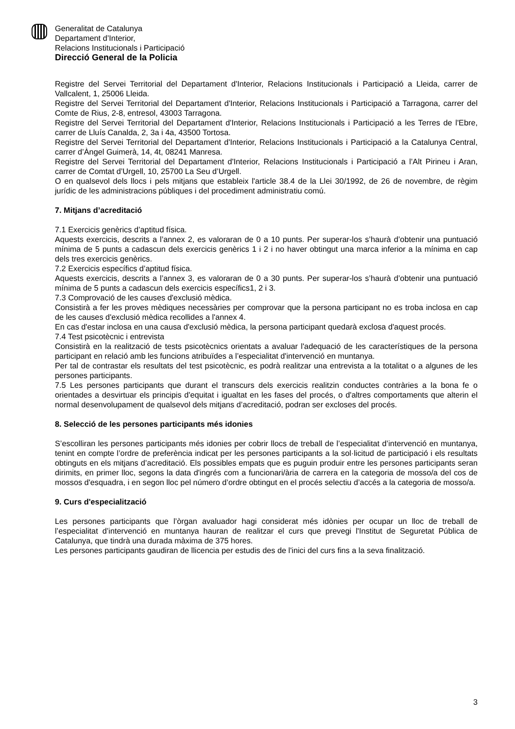Generalitat de Catalunya
Departament d’Interior,
Relacions Institucionals i Participació
Direcció General de la Policia
Registre del Servei Territorial del Departament d'Interior, Relacions Institucionals i Participació a Lleida, carrer de Vallcalent, 1, 25006 Lleida.
Registre del Servei Territorial del Departament d'Interior, Relacions Institucionals i Participació a Tarragona, carrer del Comte de Rius, 2-8, entresol, 43003 Tarragona.
Registre del Servei Territorial del Departament d'Interior, Relacions Institucionals i Participació a les Terres de l'Ebre, carrer de Lluís Canalda, 2, 3a i 4a, 43500 Tortosa.
Registre del Servei Territorial del Departament d'Interior, Relacions Institucionals i Participació a la Catalunya Central, carrer d’Àngel Guimerà, 14, 4t, 08241 Manresa.
Registre del Servei Territorial del Departament d'Interior, Relacions Institucionals i Participació a l’Alt Pirineu i Aran, carrer de Comtat d’Urgell, 10, 25700 La Seu d’Urgell.
O en qualsevol dels llocs i pels mitjans que estableix l'article 38.4 de la Llei 30/1992, de 26 de novembre, de règim jurídic de les administracions públiques i del procediment administratiu comú.
7. Mitjans d’acreditació
7.1 Exercicis genèrics d’aptitud física.
Aquests exercicis, descrits a l’annex 2, es valoraran de 0 a 10 punts. Per superar-los s’haurà d’obtenir una puntuació mínima de 5 punts a cadascun dels exercicis genèrics 1 i 2 i no haver obtingut una marca inferior a la mínima en cap dels tres exercicis genèrics.
7.2 Exercicis específics d’aptitud física.
Aquests exercicis, descrits a l’annex 3, es valoraran de 0 a 30 punts. Per superar-los s’haurà d’obtenir una puntuació mínima de 5 punts a cadascun dels exercicis específics1, 2 i 3.
7.3 Comprovació de les causes d'exclusió mèdica.
Consistirà a fer les proves mèdiques necessàries per comprovar que la persona participant no es troba inclosa en cap de les causes d'exclusió mèdica recollides a l'annex 4.
En cas d'estar inclosa en una causa d'exclusió mèdica, la persona participant quedarà exclosa d'aquest procés.
7.4 Test psicotècnic i entrevista
Consistirà en la realització de tests psicotècnics orientats a avaluar l'adequació de les característiques de la persona participant en relació amb les funcions atribuïdes a l’especialitat d'intervenció en muntanya.
Per tal de contrastar els resultats del test psicotècnic, es podrà realitzar una entrevista a la totalitat o a algunes de les persones participants.
7.5 Les persones participants que durant el transcurs dels exercicis realitzin conductes contràries a la bona fe o orientades a desvirtuar els principis d'equitat i igualtat en les fases del procés, o d'altres comportaments que alterin el normal desenvolupament de qualsevol dels mitjans d’acreditació, podran ser excloses del procés.
8. Selecció de les persones participants més idonies
S’escolliran les persones participants més idonies per cobrir llocs de treball de l’especialitat d’intervenció en muntanya, tenint en compte l’ordre de preferència indicat per les persones participants a la sol·licitud de participació i els resultats obtinguts en els mitjans d’acreditació. Els possibles empats que es puguin produir entre les persones participants seran dirimits, en primer lloc, segons la data d'ingrés com a funcionari/ària de carrera en la categoria de mosso/a del cos de mossos d'esquadra, i en segon lloc pel número d’ordre obtingut en el procés selectiu d’accés a la categoria de mosso/a.
9. Curs d'especialització
Les persones participants que l’òrgan avaluador hagi considerat més idònies per ocupar un lloc de treball de l’especialitat d’intervenció en muntanya hauran de realitzar el curs que prevegi l'Institut de Seguretat Pública de Catalunya, que tindrà una durada màxima de 375 hores.
Les persones participants gaudiran de llicencia per estudis des de l'inici del curs fins a la seva finalització.
3